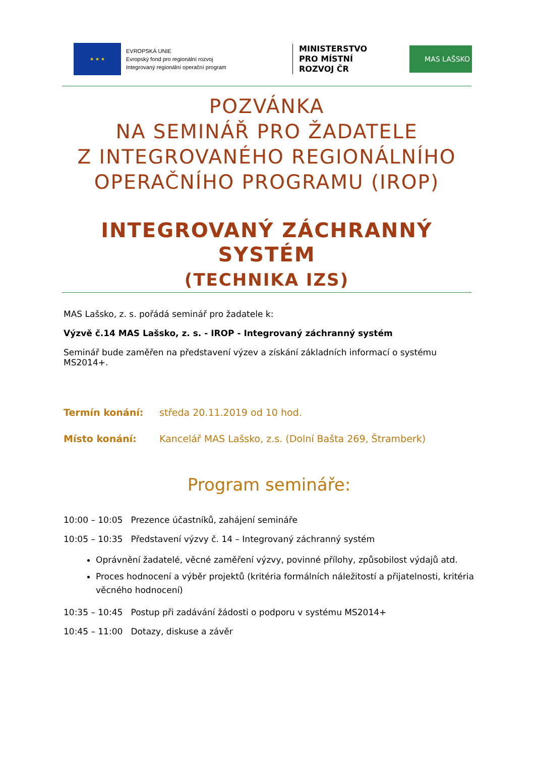★ ★ ★
EVROPSKÁ UNIE
Evropský fond pro regionální rozvoj
Integrovaný regionální operační program
MINISTERSTVO
PRO MÍSTNÍ
ROZVOJ ČR
MAS LAŠSKO
POZVÁNKA
NA SEMINÁŘ PRO ŽADATELE
Z INTEGROVANÉHO REGIONÁLNÍHO
OPERAČNÍHO PROGRAMU (IROP)
INTEGROVANÝ ZÁCHRANNÝ SYSTÉM
(TECHNIKA IZS)
MAS Lašsko, z. s. pořádá seminář pro žadatele k:
Výzvě č.14 MAS Lašsko, z. s. - IROP - Integrovaný záchranný systém
Seminář bude zaměřen na představení výzev a získání základních informací o systému MS2014+.
Termín konání: středa 20.11.2019 od 10 hod.
Místo konání: Kancelář MAS Lašsko, z.s. (Dolní Bašta 269, Štramberk)
Program semináře:
10:00 – 10:05 Prezence účastníků, zahájení semináře
10:05 – 10:35 Představení výzvy č. 14 – Integrovaný záchranný systém
Oprávnění žadatelé, věcné zaměření výzvy, povinné přílohy, způsobilost výdajů atd.
Proces hodnocení a výběr projektů (kritéria formálních náležitostí a přijatelnosti, kritéria věcného hodnocení)
10:35 – 10:45 Postup při zadávání žádosti o podporu v systému MS2014+
10:45 – 11:00 Dotazy, diskuse a závěr